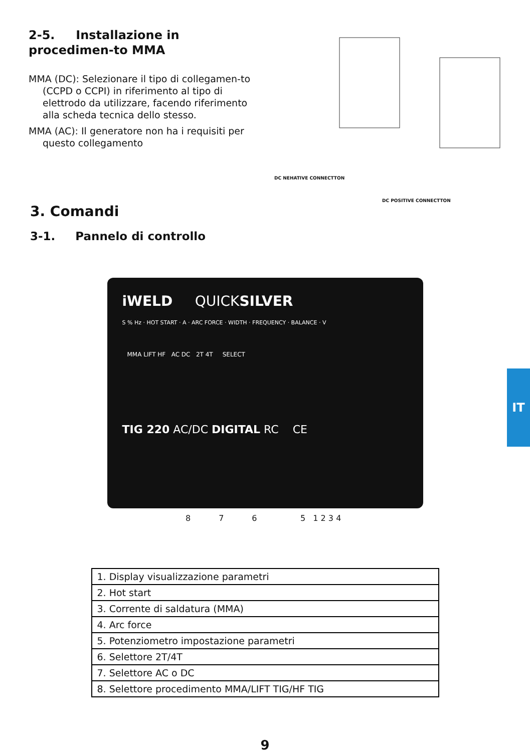2-5. Installazione in procedimen-to MMA
MMA (DC): Selezionare il tipo di collegamen-to (CCPD o CCPI) in riferimento al tipo di elettrodo da utilizzare, facendo riferimento alla scheda tecnica dello stesso.
MMA (AC): Il generatore non ha i requisiti per questo collegamento
DC NEHATIVE CONNECTTON
DC POSITIVE CONNECTTON
3. Comandi
3-1. Pannelo di controllo
iWELD QUICKSILVER
S % Hz · HOT START · A · ARC FORCE · WIDTH · FREQUENCY · BALANCE · V
MMA LIFT HF AC DC 2T 4T SELECT
TIG 220 AC/DC DIGITAL RC CE
8 7 6 5 1 2 3 4
| 1. Display visualizzazione parametri |
| 2. Hot start |
| 3. Corrente di saldatura (MMA) |
| 4. Arc force |
| 5. Potenziometro impostazione parametri |
| 6. Selettore 2T/4T |
| 7. Selettore AC o DC |
| 8. Selettore procedimento MMA/LIFT TIG/HF TIG |
9
IT